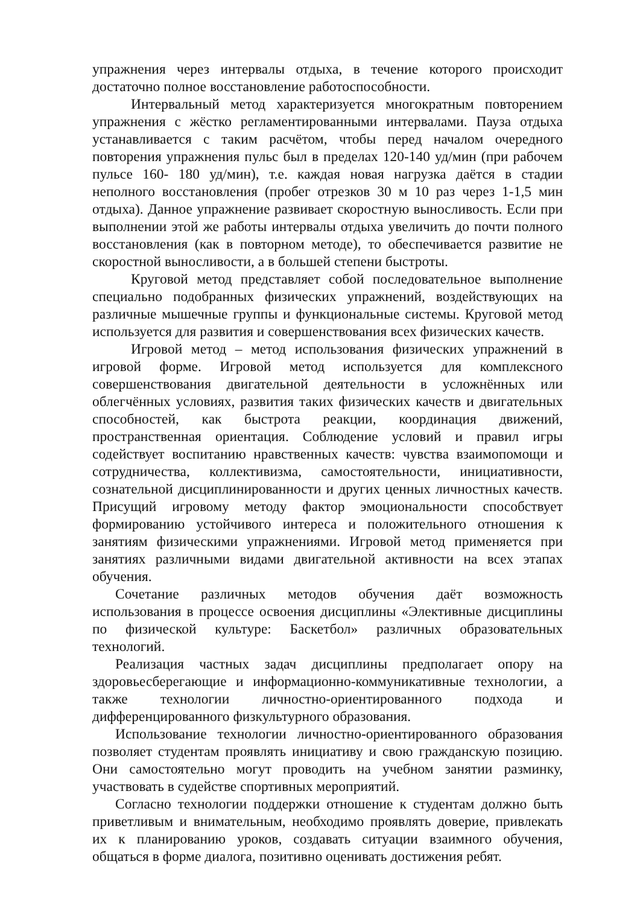упражнения через интервалы отдыха, в течение которого происходит достаточно полное восстановление работоспособности.
Интервальный метод характеризуется многократным повторением упражнения с жёстко регламентированными интервалами. Пауза отдыха устанавливается с таким расчётом, чтобы перед началом очередного повторения упражнения пульс был в пределах 120-140 уд/мин (при рабочем пульсе 160- 180 уд/мин), т.е. каждая новая нагрузка даётся в стадии неполного восстановления (пробег отрезков 30 м 10 раз через 1-1,5 мин отдыха). Данное упражнение развивает скоростную выносливость. Если при выполнении этой же работы интервалы отдыха увеличить до почти полного восстановления (как в повторном методе), то обеспечивается развитие не скоростной выносливости, а в большей степени быстроты.
Круговой метод представляет собой последовательное выполнение специально подобранных физических упражнений, воздействующих на различные мышечные группы и функциональные системы. Круговой метод используется для развития и совершенствования всех физических качеств.
Игровой метод – метод использования физических упражнений в игровой форме. Игровой метод используется для комплексного совершенствования двигательной деятельности в усложнённых или облегчённых условиях, развития таких физических качеств и двигательных способностей, как быстрота реакции, координация движений, пространственная ориентация. Соблюдение условий и правил игры содействует воспитанию нравственных качеств: чувства взаимопомощи и сотрудничества, коллективизма, самостоятельности, инициативности, сознательной дисциплинированности и других ценных личностных качеств. Присущий игровому методу фактор эмоциональности способствует формированию устойчивого интереса и положительного отношения к занятиям физическими упражнениями. Игровой метод применяется при занятиях различными видами двигательной активности на всех этапах обучения.
Сочетание различных методов обучения даёт возможность использования в процессе освоения дисциплины «Элективные дисциплины по физической культуре: Баскетбол» различных образовательных технологий.
Реализация частных задач дисциплины предполагает опору на здоровьесберегающие и информационно-коммуникативные технологии, а также технологии личностно-ориентированного подхода и дифференцированного физкультурного образования.
Использование технологии личностно-ориентированного образования позволяет студентам проявлять инициативу и свою гражданскую позицию. Они самостоятельно могут проводить на учебном занятии разминку, участвовать в судействе спортивных мероприятий.
Согласно технологии поддержки отношение к студентам должно быть приветливым и внимательным, необходимо проявлять доверие, привлекать их к планированию уроков, создавать ситуации взаимного обучения, общаться в форме диалога, позитивно оценивать достижения ребят.